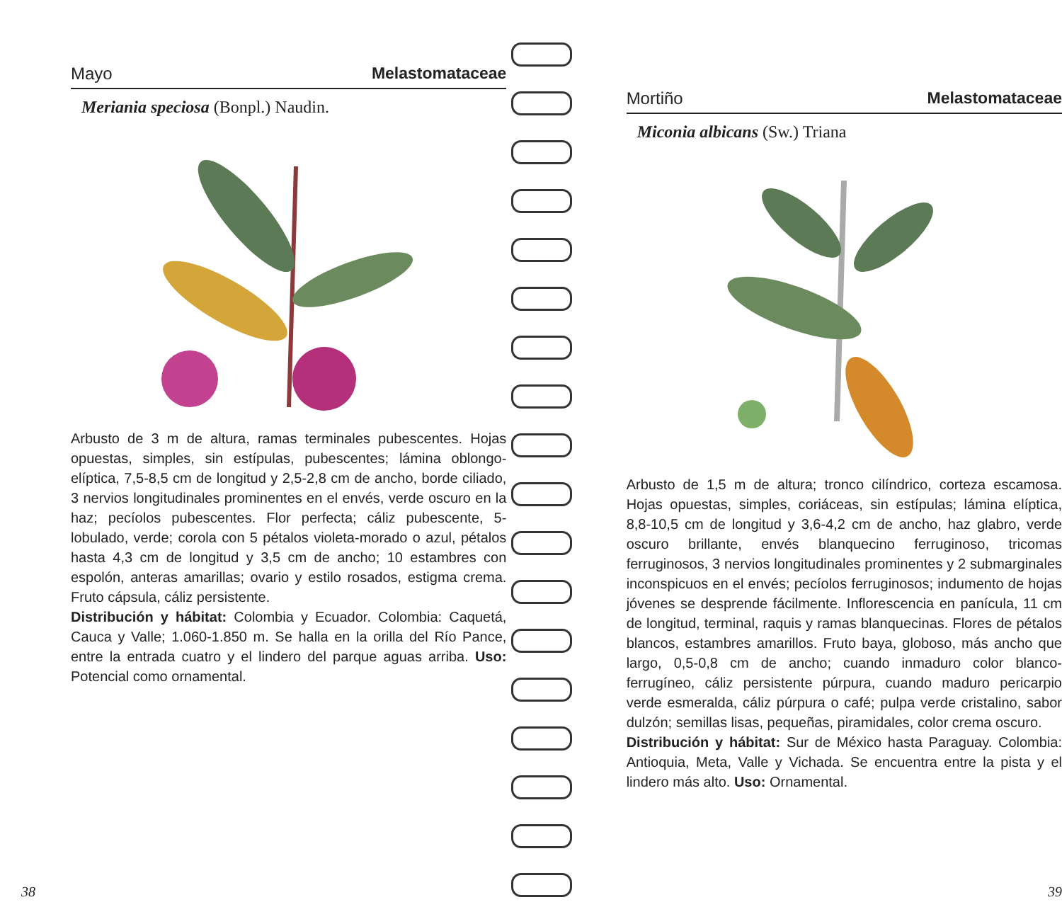Mayo Melastomataceae
Meriania speciosa (Bonpl.) Naudin.
Arbusto de 3 m de altura, ramas terminales pubescentes. Hojas opuestas, simples, sin estípulas, pubescentes; lámina oblongo-elíptica, 7,5-8,5 cm de longitud y 2,5-2,8 cm de ancho, borde ciliado, 3 nervios longitudinales prominentes en el envés, verde oscuro en la haz; pecíolos pubescentes. Flor perfecta; cáliz pubescente, 5-lobulado, verde; corola con 5 pétalos violeta-morado o azul, pétalos hasta 4,3 cm de longitud y 3,5 cm de ancho; 10 estambres con espolón, anteras amarillas; ovario y estilo rosados, estigma crema. Fruto cápsula, cáliz persistente.
Distribución y hábitat: Colombia y Ecuador. Colombia: Caquetá, Cauca y Valle; 1.060-1.850 m. Se halla en la orilla del Río Pance, entre la entrada cuatro y el lindero del parque aguas arriba. Uso: Potencial como ornamental.
38
Mortiño Melastomataceae
Miconia albicans (Sw.) Triana
Arbusto de 1,5 m de altura; tronco cilíndrico, corteza escamosa. Hojas opuestas, simples, coriáceas, sin estípulas; lámina elíptica, 8,8-10,5 cm de longitud y 3,6-4,2 cm de ancho, haz glabro, verde oscuro brillante, envés blanquecino ferruginoso, tricomas ferruginosos, 3 nervios longitudinales prominentes y 2 submarginales inconspicuos en el envés; pecíolos ferruginosos; indumento de hojas jóvenes se desprende fácilmente. Inflorescencia en panícula, 11 cm de longitud, terminal, raquis y ramas blanquecinas. Flores de pétalos blancos, estambres amarillos. Fruto baya, globoso, más ancho que largo, 0,5-0,8 cm de ancho; cuando inmaduro color blanco-ferrugíneo, cáliz persistente púrpura, cuando maduro pericarpio verde esmeralda, cáliz púrpura o café; pulpa verde cristalino, sabor dulzón; semillas lisas, pequeñas, piramidales, color crema oscuro.
Distribución y hábitat: Sur de México hasta Paraguay. Colombia: Antioquia, Meta, Valle y Vichada. Se encuentra entre la pista y el lindero más alto. Uso: Ornamental.
39